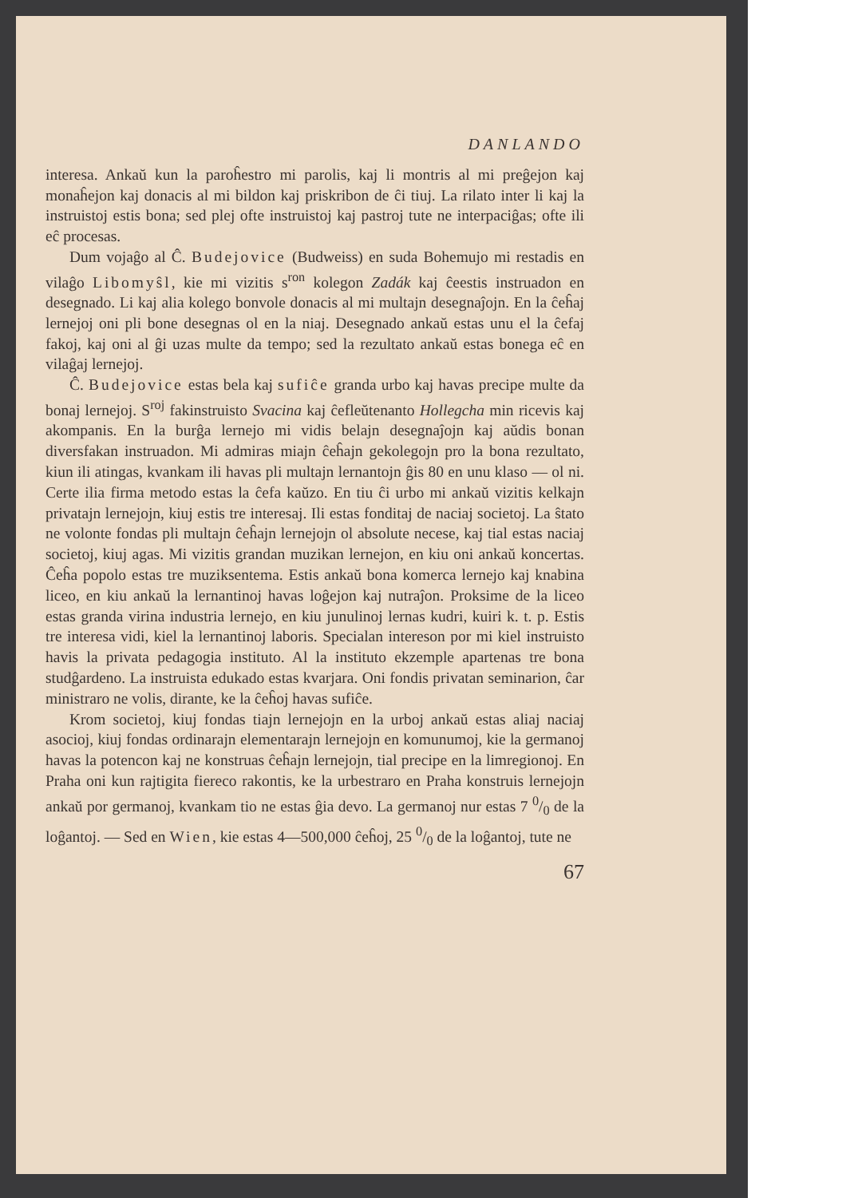DANLANDO
interesa. Ankaŭ kun la paroĥestro mi parolis, kaj li montris al mi preĝejon kaj monaĥejon kaj donacis al mi bildon kaj priskribon de ĉi tiuj. La rilato inter li kaj la instruistoj estis bona; sed plej ofte instruistoj kaj pastroj tute ne interpaciĝas; ofte ili eĉ procesas.
Dum vojaĝo al Ĉ. Budejovice (Budweiss) en suda Bohemujo mi restadis en vilaĝo Libomyŝl, kie mi vizitis s<sup>ron</sup> kolegon Zadák kaj ĉeestis instruadon en desegnado. Li kaj alia kolego bonvole donacis al mi multajn desegnaĵojn. En la ĉeĥaj lernejoj oni pli bone desegnas ol en la niaj. Desegnado ankaŭ estas unu el la ĉefaj fakoj, kaj oni al ĝi uzas multe da tempo; sed la rezultato ankaŭ estas bonega eĉ en vilaĝaj lernejoj.
Ĉ. Budejovice estas bela kaj sufiĉe granda urbo kaj havas precipe multe da bonaj lernejoj. S<sup>roj</sup> fakinstruisto Svacina kaj ĉefleŭtenanto Hollegcha min ricevis kaj akompanis. En la burĝa lernejo mi vidis belajn desegnaĵojn kaj aŭdis bonan diversfakan instruadon. Mi admiras miajn ĉeĥajn gekolegojn pro la bona rezultato, kiun ili atingas, kvankam ili havas pli multajn lernantojn ĝis 80 en unu klaso — ol ni. Certe ilia firma metodo estas la ĉefa kaŭzo. En tiu ĉi urbo mi ankaŭ vizitis kelkajn privatajn lernejojn, kiuj estis tre interesaj. Ili estas fonditaj de naciaj societoj. La ŝtato ne volonte fondas pli multajn ĉeĥajn lernejojn ol absolute necese, kaj tial estas naciaj societoj, kiuj agas. Mi vizitis grandan muzikan lernejon, en kiu oni ankaŭ koncertas. Ĉeĥa popolo estas tre muziksentema. Estis ankaŭ bona komerca lernejo kaj knabina liceo, en kiu ankaŭ la lernantinoj havas loĝejon kaj nutraĵon. Proksime de la liceo estas granda virina industria lernejo, en kiu junulinoj lernas kudri, kuiri k. t. p. Estis tre interesa vidi, kiel la lernantinoj laboris. Specialan intereson por mi kiel instruisto havis la privata pedagogia instituto. Al la instituto ekzemple apartenas tre bona studĝardeno. La instruista edukado estas kvarjara. Oni fondis privatan seminarion, ĉar ministraro ne volis, dirante, ke la ĉeĥoj havas sufiĉe.
Krom societoj, kiuj fondas tiajn lernejojn en la urboj ankaŭ estas aliaj naciaj asocioj, kiuj fondas ordinarajn elementarajn lernejojn en komunumoj, kie la germanoj havas la potencon kaj ne konstruas ĉeĥajn lernejojn, tial precipe en la limregionoj. En Praha oni kun rajtigita fiereco rakontis, ke la urbestraro en Praha konstruis lernejojn ankaŭ por germanoj, kvankam tio ne estas ĝia devo. La germanoj nur estas 7 0/0 de la loĝantoj. — Sed en Wien, kie estas 4—500,000 ĉeĥoj, 25 0/0 de la loĝantoj, tute ne
67